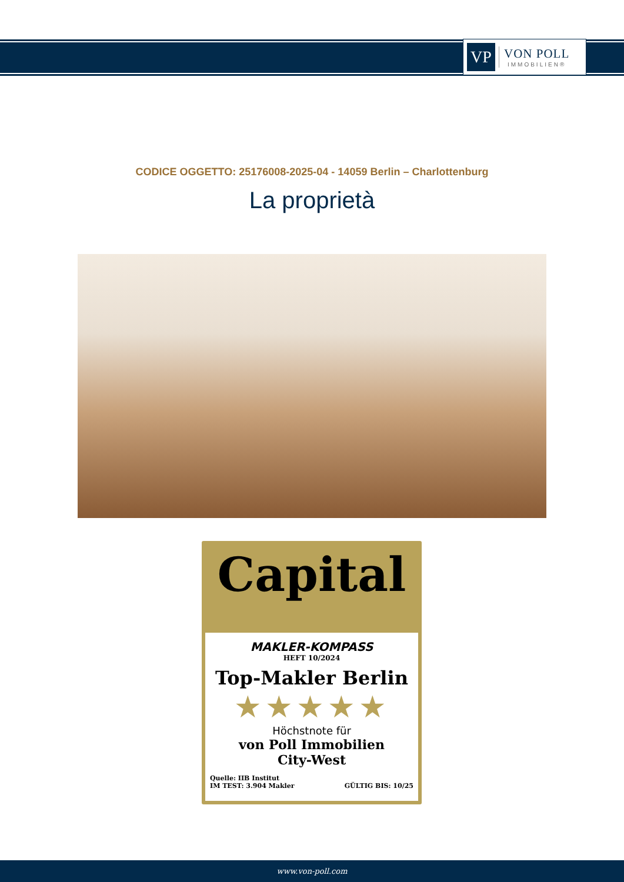VP
VON POLL
IMMOBILIEN®
CODICE OGGETTO: 25176008-2025-04 - 14059 Berlin – Charlottenburg
La proprietà
Capital
MAKLER-KOMPASS
HEFT 10/2024
Top-Makler Berlin
★★★★★
Höchstnote für
von Poll Immobilien
City-West
Quelle: IIB Institut
IM TEST: 3.904 Makler
GÜLTIG BIS: 10/25
www.von-poll.com